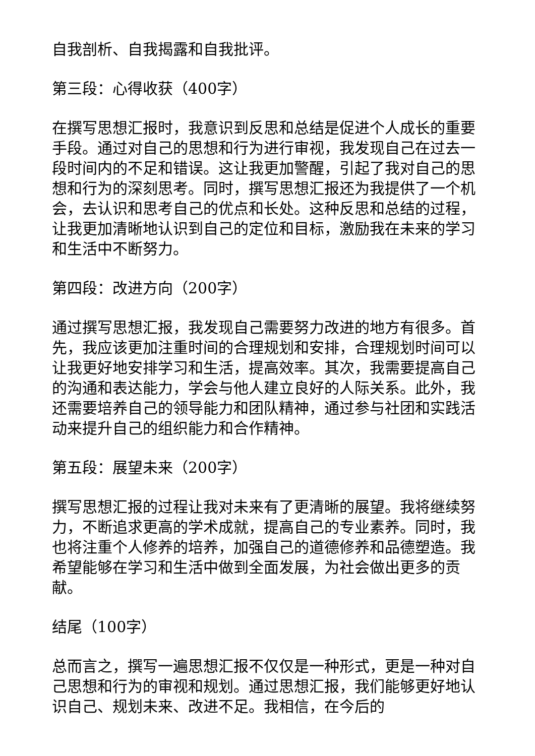自我剖析、自我揭露和自我批评。
第三段：心得收获（400字）
在撰写思想汇报时，我意识到反思和总结是促进个人成长的重要手段。通过对自己的思想和行为进行审视，我发现自己在过去一段时间内的不足和错误。这让我更加警醒，引起了我对自己的思想和行为的深刻思考。同时，撰写思想汇报还为我提供了一个机会，去认识和思考自己的优点和长处。这种反思和总结的过程，让我更加清晰地认识到自己的定位和目标，激励我在未来的学习和生活中不断努力。
第四段：改进方向（200字）
通过撰写思想汇报，我发现自己需要努力改进的地方有很多。首先，我应该更加注重时间的合理规划和安排，合理规划时间可以让我更好地安排学习和生活，提高效率。其次，我需要提高自己的沟通和表达能力，学会与他人建立良好的人际关系。此外，我还需要培养自己的领导能力和团队精神，通过参与社团和实践活动来提升自己的组织能力和合作精神。
第五段：展望未来（200字）
撰写思想汇报的过程让我对未来有了更清晰的展望。我将继续努力，不断追求更高的学术成就，提高自己的专业素养。同时，我也将注重个人修养的培养，加强自己的道德修养和品德塑造。我希望能够在学习和生活中做到全面发展，为社会做出更多的贡献。
结尾（100字）
总而言之，撰写一遍思想汇报不仅仅是一种形式，更是一种对自己思想和行为的审视和规划。通过思想汇报，我们能够更好地认识自己、规划未来、改进不足。我相信，在今后的